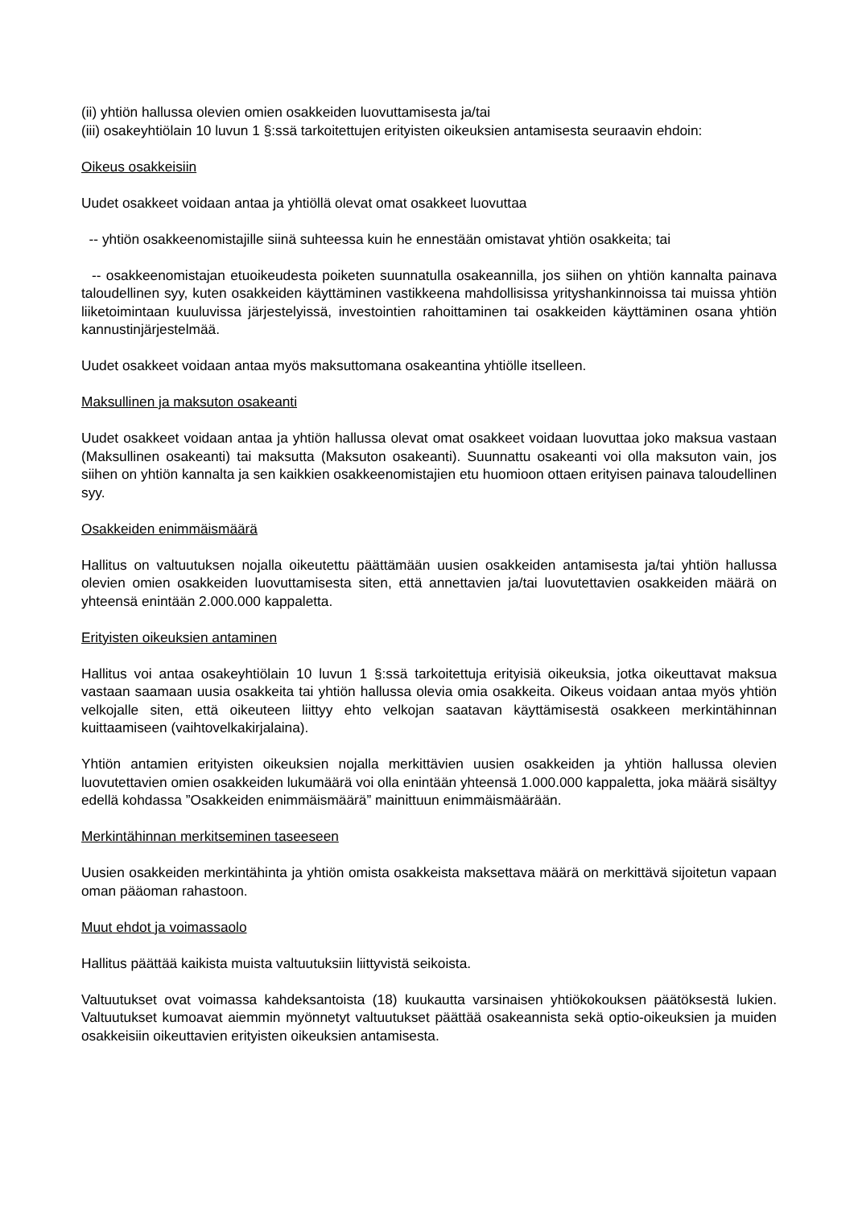(ii) yhtiön hallussa olevien omien osakkeiden luovuttamisesta ja/tai
(iii) osakeyhtiölain 10 luvun 1 §:ssä tarkoitettujen erityisten oikeuksien antamisesta seuraavin ehdoin:
Oikeus osakkeisiin
Uudet osakkeet voidaan antaa ja yhtiöllä olevat omat osakkeet luovuttaa
-- yhtiön osakkeenomistajille siinä suhteessa kuin he ennestään omistavat yhtiön osakkeita; tai
-- osakkeenomistajan etuoikeudesta poiketen suunnatulla osakeannilla, jos siihen on yhtiön kannalta painava taloudellinen syy, kuten osakkeiden käyttäminen vastikkeena mahdollisissa yrityshankinnoissa tai muissa yhtiön liiketoimintaan kuuluvissa järjestelyissä, investointien rahoittaminen tai osakkeiden käyttäminen osana yhtiön kannustinjärjestelmää.
Uudet osakkeet voidaan antaa myös maksuttomana osakeantina yhtiölle itselleen.
Maksullinen ja maksuton osakeanti
Uudet osakkeet voidaan antaa ja yhtiön hallussa olevat omat osakkeet voidaan luovuttaa joko maksua vastaan (Maksullinen osakeanti) tai maksutta (Maksuton osakeanti). Suunnattu osakeanti voi olla maksuton vain, jos siihen on yhtiön kannalta ja sen kaikkien osakkeenomistajien etu huomioon ottaen erityisen painava taloudellinen syy.
Osakkeiden enimmäismäärä
Hallitus on valtuutuksen nojalla oikeutettu päättämään uusien osakkeiden antamisesta ja/tai yhtiön hallussa olevien omien osakkeiden luovuttamisesta siten, että annettavien ja/tai luovutettavien osakkeiden määrä on yhteensä enintään 2.000.000 kappaletta.
Erityisten oikeuksien antaminen
Hallitus voi antaa osakeyhtiölain 10 luvun 1 §:ssä tarkoitettuja erityisiä oikeuksia, jotka oikeuttavat maksua vastaan saamaan uusia osakkeita tai yhtiön hallussa olevia omia osakkeita. Oikeus voidaan antaa myös yhtiön velkojalle siten, että oikeuteen liittyy ehto velkojan saatavan käyttämisestä osakkeen merkintähinnan kuittaamiseen (vaihtovelkakirjalaina).
Yhtiön antamien erityisten oikeuksien nojalla merkittävien uusien osakkeiden ja yhtiön hallussa olevien luovutettavien omien osakkeiden lukumäärä voi olla enintään yhteensä 1.000.000 kappaletta, joka määrä sisältyy edellä kohdassa ”Osakkeiden enimmäismäärä” mainittuun enimmäismäärään.
Merkintähinnan merkitseminen taseeseen
Uusien osakkeiden merkintähinta ja yhtiön omista osakkeista maksettava määrä on merkittävä sijoitetun vapaan oman pääoman rahastoon.
Muut ehdot ja voimassaolo
Hallitus päättää kaikista muista valtuutuksiin liittyvistä seikoista.
Valtuutukset ovat voimassa kahdeksantoista (18) kuukautta varsinaisen yhtiökokouksen päätöksestä lukien. Valtuutukset kumoavat aiemmin myönnetyt valtuutukset päättää osakeannista sekä optio-oikeuksien ja muiden osakkeisiin oikeuttavien erityisten oikeuksien antamisesta.